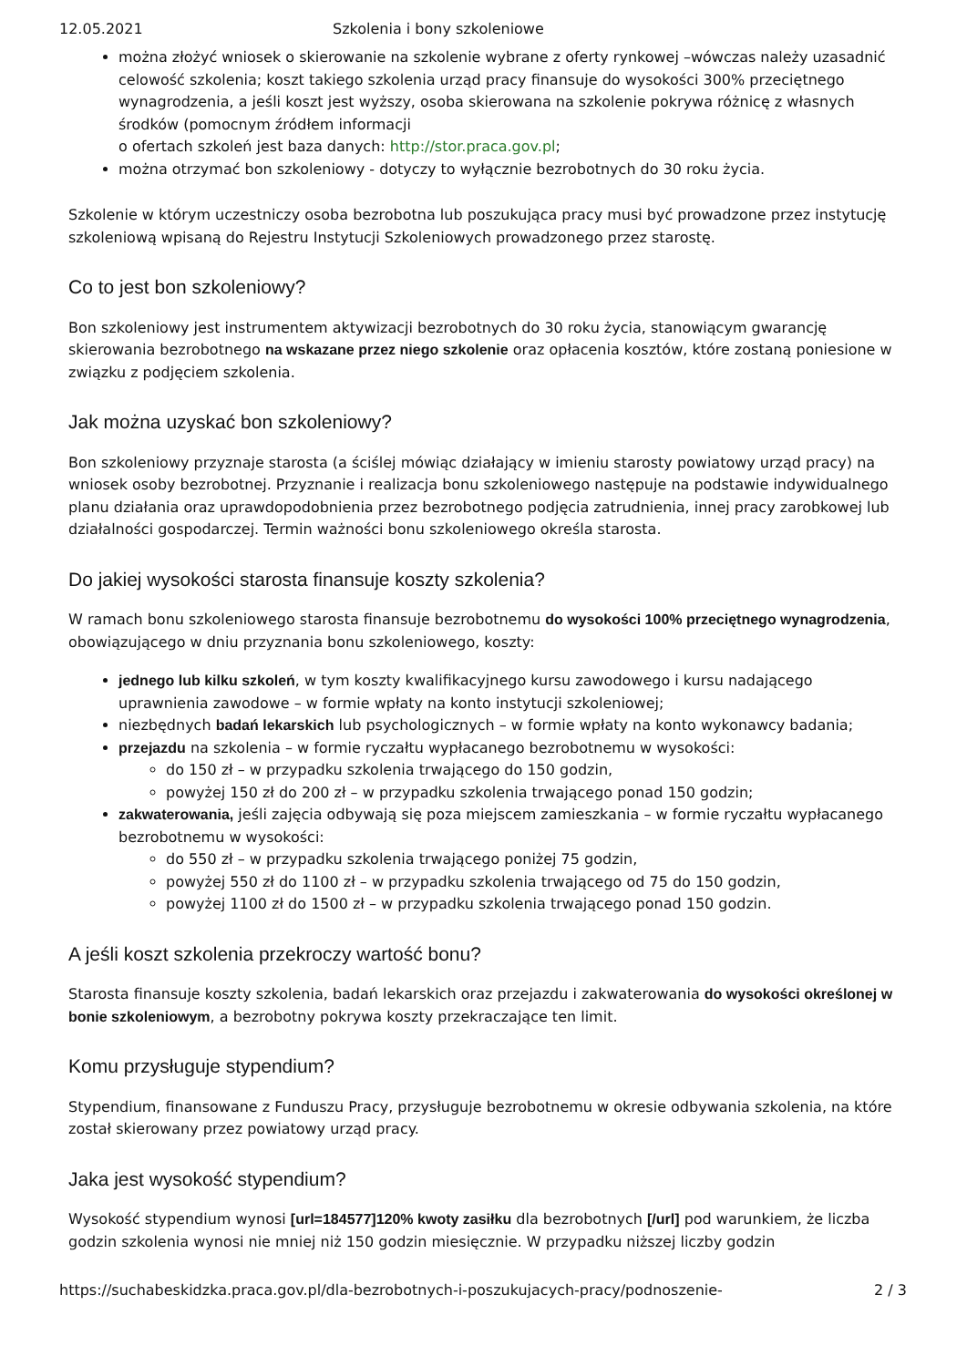12.05.2021 Szkolenia i bony szkoleniowe
można złożyć wniosek o skierowanie na szkolenie wybrane z oferty rynkowej –wówczas należy uzasadnić celowość szkolenia; koszt takiego szkolenia urząd pracy finansuje do wysokości 300% przeciętnego wynagrodzenia, a jeśli koszt jest wyższy, osoba skierowana na szkolenie pokrywa różnicę z własnych środków (pomocnym źródłem informacji
o ofertach szkoleń jest baza danych: http://stor.praca.gov.pl;
można otrzymać bon szkoleniowy - dotyczy to wyłącznie bezrobotnych do 30 roku życia.
Szkolenie w którym uczestniczy osoba bezrobotna lub poszukująca pracy musi być prowadzone przez instytucję szkoleniową wpisaną do Rejestru Instytucji Szkoleniowych prowadzonego przez starostę.
Co to jest bon szkoleniowy?
Bon szkoleniowy jest instrumentem aktywizacji bezrobotnych do 30 roku życia, stanowiącym gwarancję skierowania bezrobotnego na wskazane przez niego szkolenie oraz opłacenia kosztów, które zostaną poniesione w związku z podjęciem szkolenia.
Jak można uzyskać bon szkoleniowy?
Bon szkoleniowy przyznaje starosta (a ściślej mówiąc działający w imieniu starosty powiatowy urząd pracy) na wniosek osoby bezrobotnej. Przyznanie i realizacja bonu szkoleniowego następuje na podstawie indywidualnego planu działania oraz uprawdopodobnienia przez bezrobotnego podjęcia zatrudnienia, innej pracy zarobkowej lub działalności gospodarczej. Termin ważności bonu szkoleniowego określa starosta.
Do jakiej wysokości starosta finansuje koszty szkolenia?
W ramach bonu szkoleniowego starosta finansuje bezrobotnemu do wysokości 100% przeciętnego wynagrodzenia, obowiązującego w dniu przyznania bonu szkoleniowego, koszty:
jednego lub kilku szkoleń, w tym koszty kwalifikacyjnego kursu zawodowego i kursu nadającego uprawnienia zawodowe – w formie wpłaty na konto instytucji szkoleniowej;
niezbędnych badań lekarskich lub psychologicznych – w formie wpłaty na konto wykonawcy badania;
przejazdu na szkolenia – w formie ryczałtu wypłacanego bezrobotnemu w wysokości:
do 150 zł – w przypadku szkolenia trwającego do 150 godzin,
powyżej 150 zł do 200 zł – w przypadku szkolenia trwającego ponad 150 godzin;
zakwaterowania, jeśli zajęcia odbywają się poza miejscem zamieszkania – w formie ryczałtu wypłacanego bezrobotnemu w wysokości:
do 550 zł – w przypadku szkolenia trwającego poniżej 75 godzin,
powyżej 550 zł do 1100 zł – w przypadku szkolenia trwającego od 75 do 150 godzin,
powyżej 1100 zł do 1500 zł – w przypadku szkolenia trwającego ponad 150 godzin.
A jeśli koszt szkolenia przekroczy wartość bonu?
Starosta finansuje koszty szkolenia, badań lekarskich oraz przejazdu i zakwaterowania do wysokości określonej w bonie szkoleniowym, a bezrobotny pokrywa koszty przekraczające ten limit.
Komu przysługuje stypendium?
Stypendium, finansowane z Funduszu Pracy, przysługuje bezrobotnemu w okresie odbywania szkolenia, na które został skierowany przez powiatowy urząd pracy.
Jaka jest wysokość stypendium?
Wysokość stypendium wynosi [url=184577]120% kwoty zasiłku dla bezrobotnych [/url] pod warunkiem, że liczba godzin szkolenia wynosi nie mniej niż 150 godzin miesięcznie. W przypadku niższej liczby godzin
https://suchabeskidzka.praca.gov.pl/dla-bezrobotnych-i-poszukujacych-pracy/podnoszenie- 2 / 3